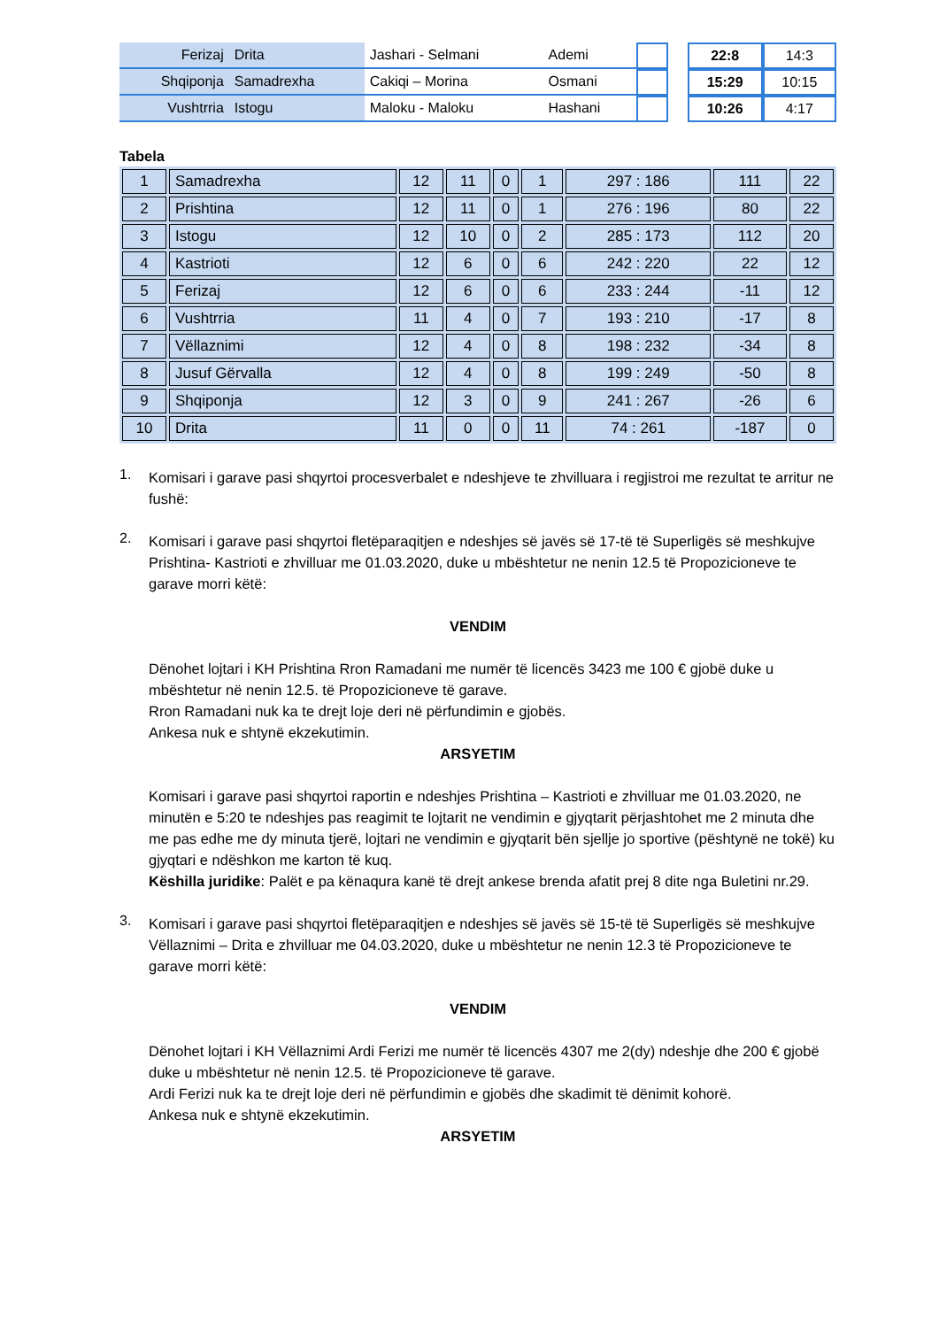| Ferizaj | Drita | Jashari - Selmani | Ademi | | | 22:8 | 14:3 |
| Shqiponja | Samadrexha | Cakiqi – Morina | Osmani | | | 15:29 | 10:15 |
| Vushtrria | Istogu | Maloku - Maloku | Hashani | | | 10:26 | 4:17 |
Tabela
| 1 | Samadrexha | 12 | 11 | 0 | 1 | 297 : 186 | 111 | 22 |
| 2 | Prishtina | 12 | 11 | 0 | 1 | 276 : 196 | 80 | 22 |
| 3 | Istogu | 12 | 10 | 0 | 2 | 285 : 173 | 112 | 20 |
| 4 | Kastrioti | 12 | 6 | 0 | 6 | 242 : 220 | 22 | 12 |
| 5 | Ferizaj | 12 | 6 | 0 | 6 | 233 : 244 | -11 | 12 |
| 6 | Vushtrria | 11 | 4 | 0 | 7 | 193 : 210 | -17 | 8 |
| 7 | Vëllaznimi | 12 | 4 | 0 | 8 | 198 : 232 | -34 | 8 |
| 8 | Jusuf Gërvalla | 12 | 4 | 0 | 8 | 199 : 249 | -50 | 8 |
| 9 | Shqiponja | 12 | 3 | 0 | 9 | 241 : 267 | -26 | 6 |
| 10 | Drita | 11 | 0 | 0 | 11 | 74 : 261 | -187 | 0 |
1.
Komisari i garave pasi shqyrtoi procesverbalet e ndeshjeve te zhvilluara i regjistroi me rezultat te arritur ne fushë:
2.
Komisari i garave pasi shqyrtoi fletëparaqitjen e ndeshjes së javës së 17-të të Superligës së meshkujve Prishtina- Kastrioti e zhvilluar me 01.03.2020, duke u mbështetur ne nenin 12.5 të Propozicioneve te garave morri këtë:
VENDIM
Dënohet lojtari i KH Prishtina Rron Ramadani me numër të licencës 3423 me 100 € gjobë duke u mbështetur në nenin 12.5. të Propozicioneve të garave.
Rron Ramadani nuk ka te drejt loje deri në përfundimin e gjobës.
Ankesa nuk e shtynë ekzekutimin.
ARSYETIM
Komisari i garave pasi shqyrtoi raportin e ndeshjes Prishtina – Kastrioti e zhvilluar me 01.03.2020, ne minutën e 5:20 te ndeshjes pas reagimit te lojtarit ne vendimin e gjyqtarit përjashtohet me 2 minuta dhe me pas edhe me dy minuta tjerë, lojtari ne vendimin e gjyqtarit bën sjellje jo sportive (pështynë ne tokë) ku gjyqtari e ndëshkon me karton të kuq.
Këshilla juridike: Palët e pa kënaqura kanë të drejt ankese brenda afatit prej 8 dite nga Buletini nr.29.
3.
Komisari i garave pasi shqyrtoi fletëparaqitjen e ndeshjes së javës së 15-të të Superligës së meshkujve Vëllaznimi – Drita e zhvilluar me 04.03.2020, duke u mbështetur ne nenin 12.3 të Propozicioneve te garave morri këtë:
VENDIM
Dënohet lojtari i KH Vëllaznimi Ardi Ferizi me numër të licencës 4307 me 2(dy) ndeshje dhe 200 € gjobë duke u mbështetur në nenin 12.5. të Propozicioneve të garave.
Ardi Ferizi nuk ka te drejt loje deri në përfundimin e gjobës dhe skadimit të dënimit kohorë.
Ankesa nuk e shtynë ekzekutimin.
ARSYETIM